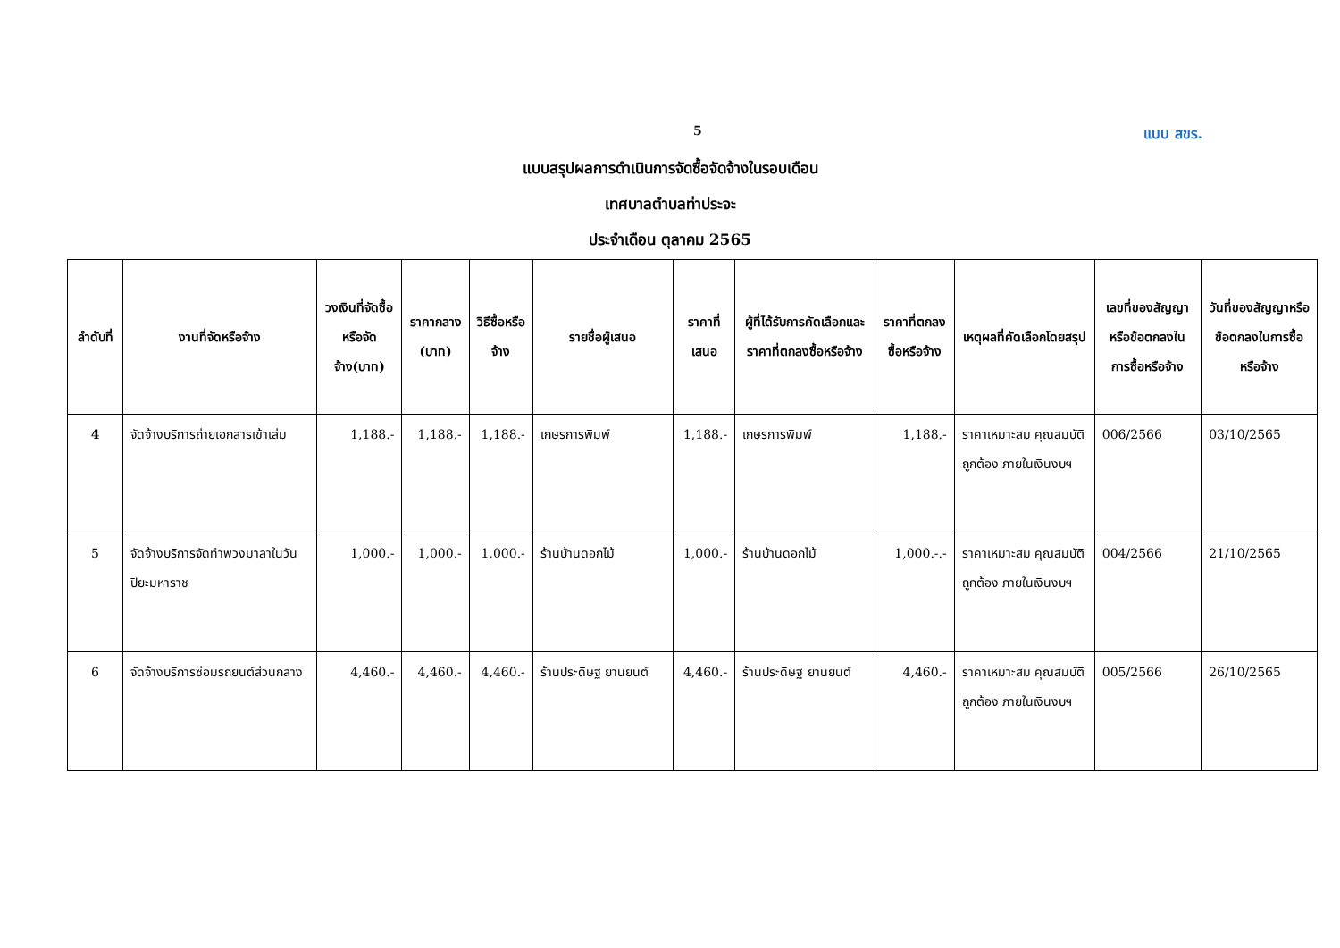5 แบบ สขร.
แบบสรุปผลการดำเนินการจัดซื้อจัดจ้างในรอบเดือน
เทศบาลตำบลท่าประจะ
ประจำเดือน ตุลาคม 2565
| ลำดับที่ | งานที่จัดหรือจ้าง | วงเงินที่จัดซื้อหรือจัดจ้าง(บาท) | ราคากลาง (บาท) | วิธีซื้อหรือจ้าง | รายชื่อผู้เสนอ | ราคาที่เสนอ | ผู้ที่ได้รับการคัดเลือกและราคาที่ตกลงซื้อหรือจ้าง | ราคาที่ตกลงซื้อหรือจ้าง | เหตุผลที่คัดเลือกโดยสรุป | เลขที่ของสัญญาหรือข้อตกลงในการซื้อหรือจ้าง | วันที่ของสัญญาหรือข้อตกลงในการซื้อหรือจ้าง |
| --- | --- | --- | --- | --- | --- | --- | --- | --- | --- | --- | --- |
| 4 | จัดจ้างบริการถ่ายเอกสารเข้าเล่ม | 1,188.- | 1,188.- | 1,188.- | เกษรการพิมพ์ | 1,188.- | เกษรการพิมพ์ | 1,188.- | ราคาเหมาะสม คุณสมบัติถูกต้อง ภายในเงินงบฯ | 006/2566 | 03/10/2565 |
| 5 | จัดจ้างบริการจัดทำพวงมาลาในวันปิยะมหาราช | 1,000.- | 1,000.- | 1,000.- | ร้านบ้านดอกไม้ | 1,000.- | ร้านบ้านดอกไม้ | 1,000.-.- | ราคาเหมาะสม คุณสมบัติถูกต้อง ภายในเงินงบฯ | 004/2566 | 21/10/2565 |
| 6 | จัดจ้างบริการซ่อมรถยนต์ส่วนกลาง | 4,460.- | 4,460.- | 4,460.- | ร้านประดิษฐ ยานยนต์ | 4,460.- | ร้านประดิษฐ ยานยนต์ | 4,460.- | ราคาเหมาะสม คุณสมบัติถูกต้อง ภายในเงินงบฯ | 005/2566 | 26/10/2565 |